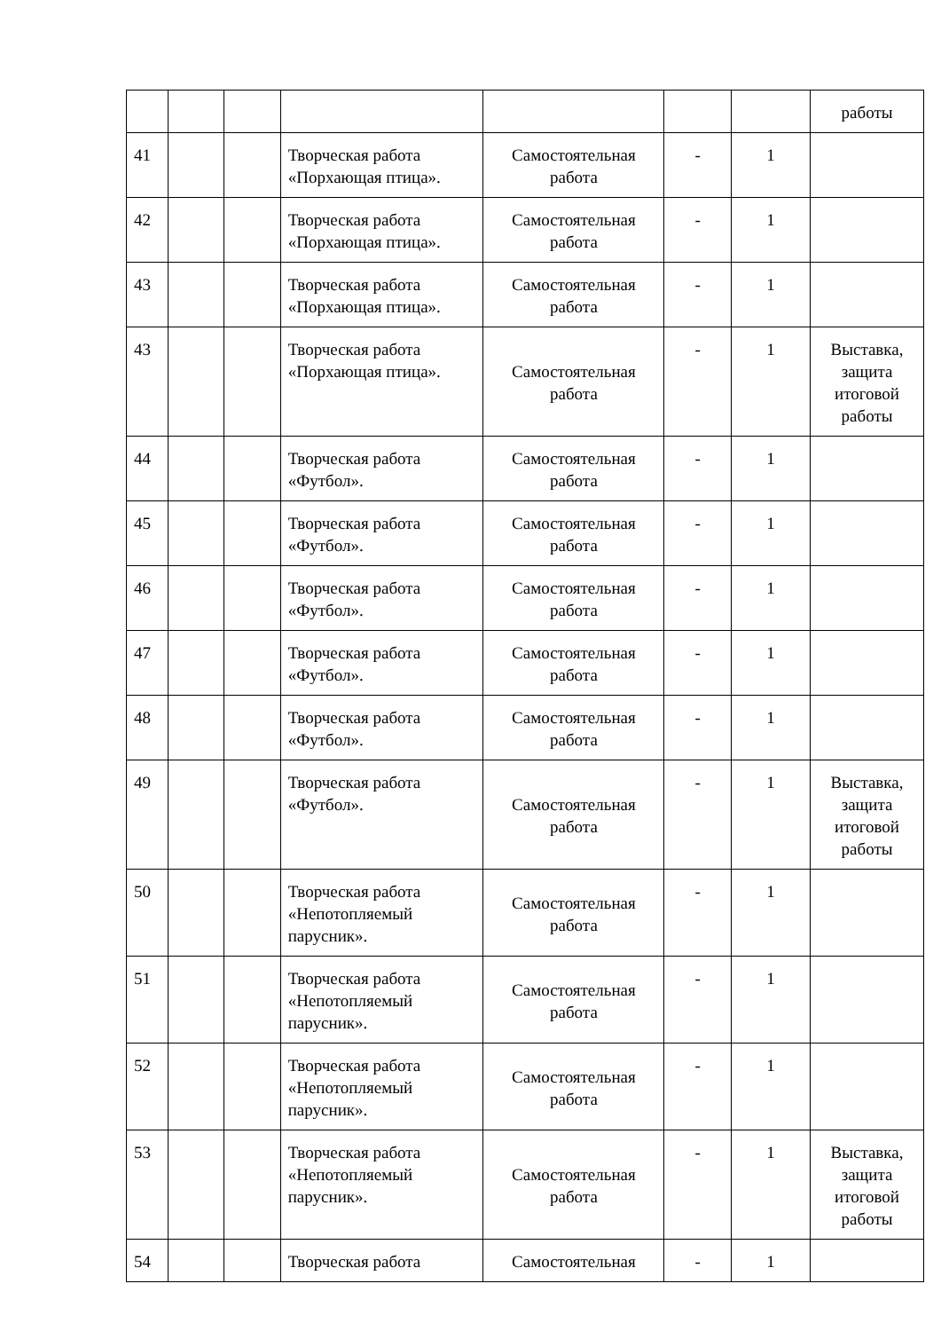| | | | | | | | работы |
| 41 | | | Творческая работа «Порхающая птица». | Самостоятельная работа | - | 1 | |
| 42 | | | Творческая работа «Порхающая птица». | Самостоятельная работа | - | 1 | |
| 43 | | | Творческая работа «Порхающая птица». | Самостоятельная работа | - | 1 | |
| 43 | | | Творческая работа «Порхающая птица». | Самостоятельная работа | - | 1 | Выставка, защита итоговой работы |
| 44 | | | Творческая работа «Футбол». | Самостоятельная работа | - | 1 | |
| 45 | | | Творческая работа «Футбол». | Самостоятельная работа | - | 1 | |
| 46 | | | Творческая работа «Футбол». | Самостоятельная работа | - | 1 | |
| 47 | | | Творческая работа «Футбол». | Самостоятельная работа | - | 1 | |
| 48 | | | Творческая работа «Футбол». | Самостоятельная работа | - | 1 | |
| 49 | | | Творческая работа «Футбол». | Самостоятельная работа | - | 1 | Выставка, защита итоговой работы |
| 50 | | | Творческая работа «Непотопляемый парусник». | Самостоятельная работа | - | 1 | |
| 51 | | | Творческая работа «Непотопляемый парусник». | Самостоятельная работа | - | 1 | |
| 52 | | | Творческая работа «Непотопляемый парусник». | Самостоятельная работа | - | 1 | |
| 53 | | | Творческая работа «Непотопляемый парусник». | Самостоятельная работа | - | 1 | Выставка, защита итоговой работы |
| 54 | | | Творческая работа | Самостоятельная | - | 1 | |